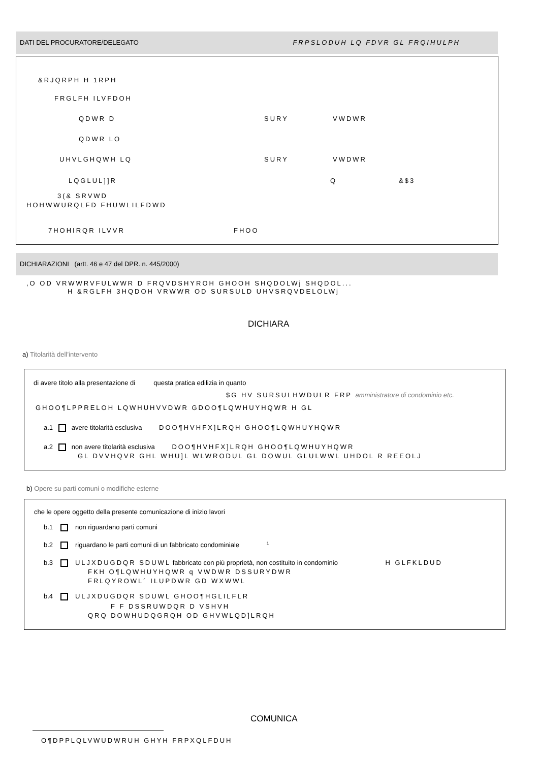DATI DEL PROCURATORE/DELEGATO FRPSLODUH LQ FDVR GL FRQIHULPH
&RJQRPH H 1RPH
FRGLFH ILVFDOH
QDWR D SURY VWDWR
QDWR LO
UHVLGHQWH LQ SURY VWDWR
LQGLUL]]R Q &$3
3(& SRVWD
HOHWWURQLFD FHUWLILFDWD
7HOHIRQR ILVVR FHOO
DICHIARAZIONI (artt. 46 e 47 del DPR. n. 445/2000)
,O OD VRWWRVFULWWR D FRQVDSHYROH GHOOH SHQDOLWj SHQDOL...
H &RGLFH 3HQDOH VRWWR OD SURSULD UHVSRQVDELOLWj
DICHIARA
a) Titolarità dell’intervento
di avere titolo alla presentazione di questa pratica edilizia in quanto
$G HV SURSULHWDULR FRP amministratore di condominio etc.
GHOO¶LPPRELOH LQWHUHVVDWR GDOO¶LQWHUYHQWR H GL
a.1 avere titolarità esclusiva DOO¶HVHFX]LRQH GHOO¶LQWHUYHQWR
a.2 non avere titolarità esclusiva DOO¶HVHFX]LRQH GHOO¶LQWHUYHQWR
GL DVVHQVR GHL WHU]L WLWRODUL GL DOWUL GLULWWL UHDOL R REEOLJ
b) Opere su parti comuni o modifiche esterne
che le opere oggetto della presente comunicazione di inizio lavori
b.1 non riguardano parti comuni
b.2 riguardano le parti comuni di un fabbricato condominiale <sup>1</sup>
b.3 ULJXDUGDQR SDUWL fabbricato con più proprietà, non costituito in condominio H GLFKLDUD
FKH O¶LQWHUYHQWR q VWDWR DSSURYDWR
FRLQYROWL´ ILUPDWR GD WXWWL
b.4 ULJXDUGDQR SDUWL GHOO¶HGLILFLR
F F DSSRUWDQR D VSHVH
QRQ DOWHUDQGRQH OD GHVWLQD]LRQH
COMUNICA
O¶DPPLQLVWUDWRUH GHYH FRPXQLFDUH